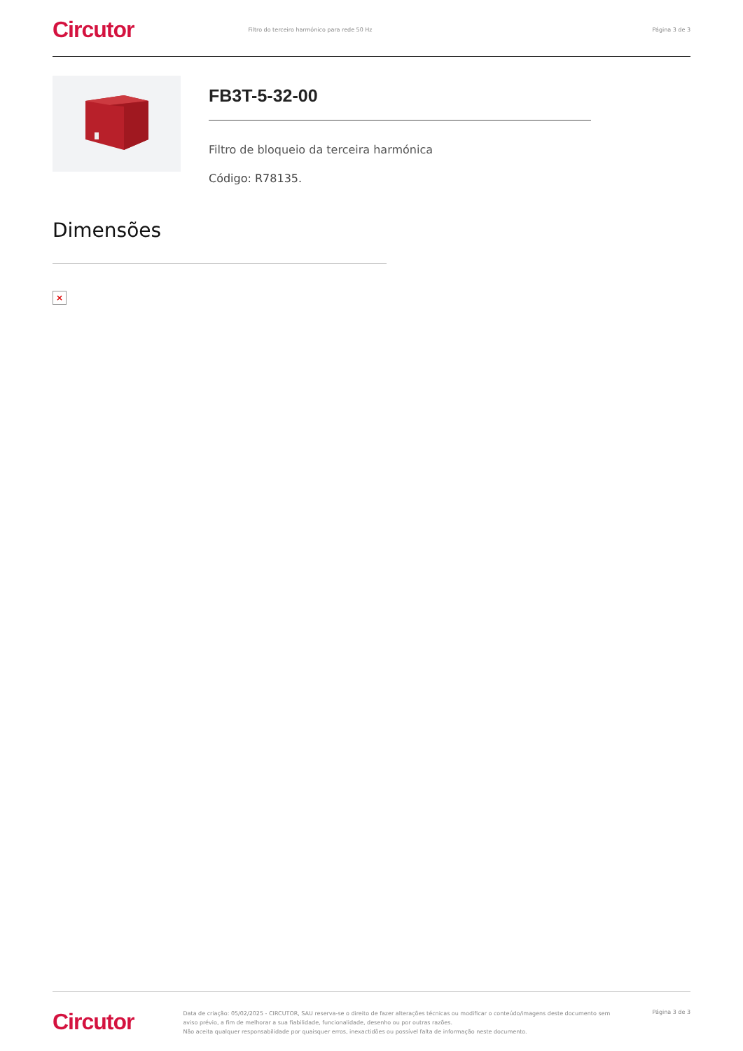Circutor Filtro do terceiro harmónico para rede 50 Hz Página 3 de 3
FB3T-5-32-00
Filtro de bloqueio da terceira harmónica
Código: R78135.
Dimensões
×
Circutor
Data de criação: 05/02/2025 - CIRCUTOR, SAU reserva-se o direito de fazer alterações técnicas ou modificar o conteúdo/imagens deste documento sem aviso prévio, a fim de melhorar a sua fiabilidade, funcionalidade, desenho ou por outras razões.
Não aceita qualquer responsabilidade por quaisquer erros, inexactidões ou possível falta de informação neste documento.
Página 3 de 3